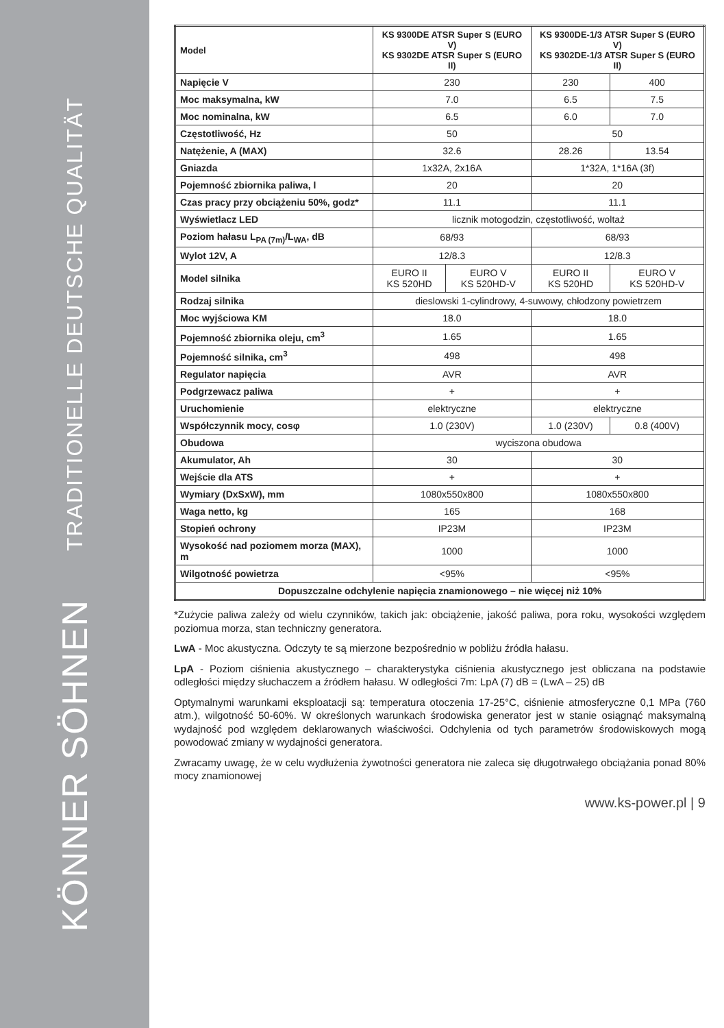TRADITIONELLE DEUTSCHE QUALITÄT
KÖNNER SÖHNEN
| Model | KS 9300DE ATSR Super S (EURO V) KS 9302DE ATSR Super S (EURO II) | | KS 9300DE-1/3 ATSR Super S (EURO V) KS 9302DE-1/3 ATSR Super S (EURO II) | |
| --- | --- | --- | --- | --- |
| Napięcie V | 230 | | 230 | 400 |
| Moc maksymalna, kW | 7.0 | | 6.5 | 7.5 |
| Moc nominalna, kW | 6.5 | | 6.0 | 7.0 |
| Częstotliwość, Hz | 50 | | 50 | |
| Natężenie, A (MAX) | 32.6 | | 28.26 | 13.54 |
| Gniazda | 1x32A, 2x16A | | 1*32A, 1*16A (3f) | |
| Pojemność zbiornika paliwa, l | 20 | | 20 | |
| Czas pracy przy obciążeniu 50%, godz* | 11.1 | | 11.1 | |
| Wyświetlacz LED | licznik motogodzin, częstotliwość, woltaż | | | |
| Poziom hałasu L<sub>PA (7m)</sub>/L<sub>WA</sub>, dB | 68/93 | | 68/93 | |
| Wylot 12V, A | 12/8.3 | | 12/8.3 | |
| Model silnika | EURO II KS 520HD | EURO V KS 520HD-V | EURO II KS 520HD | EURO V KS 520HD-V |
| Rodzaj silnika | dieslowski 1-cylindrowy, 4-suwowy, chłodzony powietrzem | | | |
| Moc wyjściowa KM | 18.0 | | 18.0 | |
| Pojemność zbiornika oleju, cm<sup>3</sup> | 1.65 | | 1.65 | |
| Pojemność silnika, cm<sup>3</sup> | 498 | | 498 | |
| Regulator napięcia | AVR | | AVR | |
| Podgrzewacz paliwa | + | | + | |
| Uruchomienie | elektryczne | | elektryczne | |
| Współczynnik mocy, cosφ | 1.0 (230V) | | 1.0 (230V) | 0.8 (400V) |
| Obudowa | wyciszona obudowa | | | |
| Akumulator, Ah | 30 | | 30 | |
| Wejście dla ATS | + | | + | |
| Wymiary (DxSxW), mm | 1080x550x800 | | 1080x550x800 | |
| Waga netto, kg | 165 | | 168 | |
| Stopień ochrony | IP23M | | IP23M | |
| Wysokość nad poziomem morza (MAX), m | 1000 | | 1000 | |
| Wilgotność powietrza | <95% | | <95% | |
| Dopuszczalne odchylenie napięcia znamionowego – nie więcej niż 10% | | | | |
*Zużycie paliwa zależy od wielu czynników, takich jak: obciążenie, jakość paliwa, pora roku, wysokości względem poziomua morza, stan techniczny generatora.
LwA - Moc akustyczna. Odczyty te są mierzone bezpośrednio w pobliżu źródła hałasu.
LpA - Poziom ciśnienia akustycznego – charakterystyka ciśnienia akustycznego jest obliczana na podstawie odległości między słuchaczem a źródłem hałasu. W odległości 7m: LpA (7) dB = (LwA – 25) dB
Optymalnymi warunkami eksploatacji są: temperatura otoczenia 17-25°C, ciśnienie atmosferyczne 0,1 MPa (760 atm.), wilgotność 50-60%. W określonych warunkach środowiska generator jest w stanie osiągnąć maksymalną wydajność pod względem deklarowanych właściwości. Odchylenia od tych parametrów środowiskowych mogą powodować zmiany w wydajności generatora.
Zwracamy uwagę, że w celu wydłużenia żywotności generatora nie zaleca się długotrwałego obciążania ponad 80% mocy znamionowej
www.ks-power.pl | 9